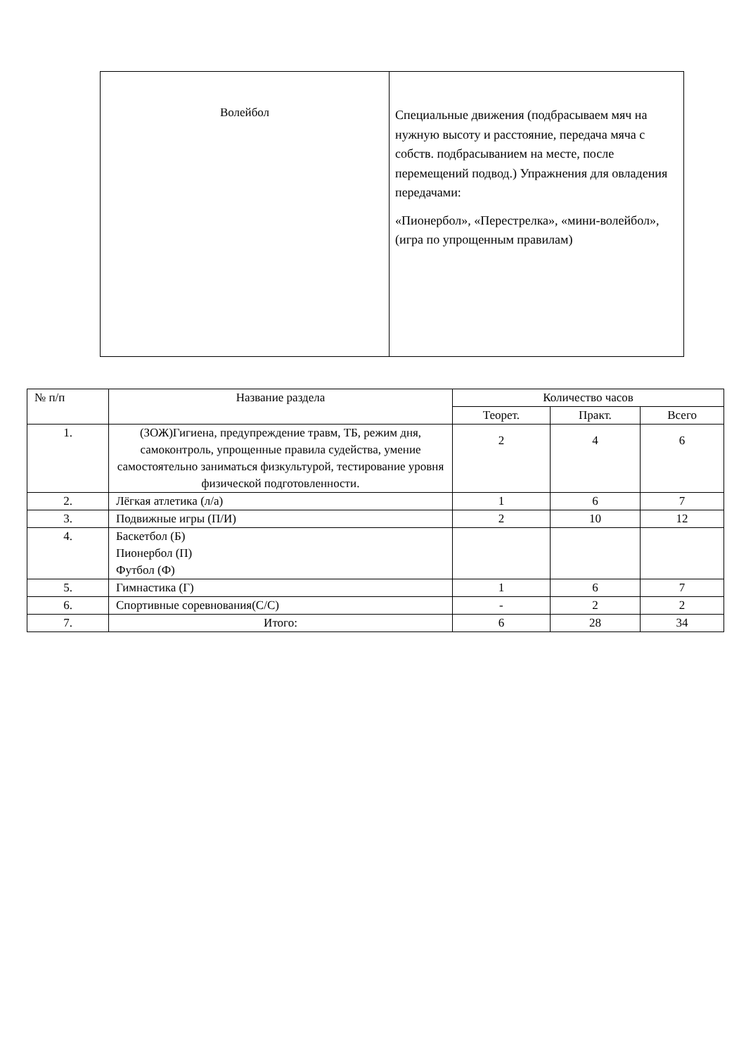| Волейбол | Специальные движения (подбрасываем мяч на нужную высоту и расстояние, передача мяча с собств. подбрасыванием на месте, после перемещений подвод.) Упражнения для овладения передачами: «Пионербол», «Перестрелка», «мини-волейбол», (игра по упрощенным правилам) |
| № п/п | Название раздела | Количество часов | | |
| --- | --- | --- | --- | --- |
| | | Теорет. | Практ. | Всего |
| 1. | (ЗОЖ)Гигиена, предупреждение травм, ТБ, режим дня, самоконтроль, упрощенные правила судейства, умение самостоятельно заниматься физкультурой, тестирование уровня физической подготовленности. | 2 | 4 | 6 |
| 2. | Лёгкая атлетика (л/а) | 1 | 6 | 7 |
| 3. | Подвижные игры (П/И) | 2 | 10 | 12 |
| 4. | Баскетбол (Б) Пионербол (П) Футбол (Ф) | | | |
| 5. | Гимнастика (Г) | 1 | 6 | 7 |
| 6. | Спортивные соревнования(С/С) | - | 2 | 2 |
| 7. | Итого: | 6 | 28 | 34 |